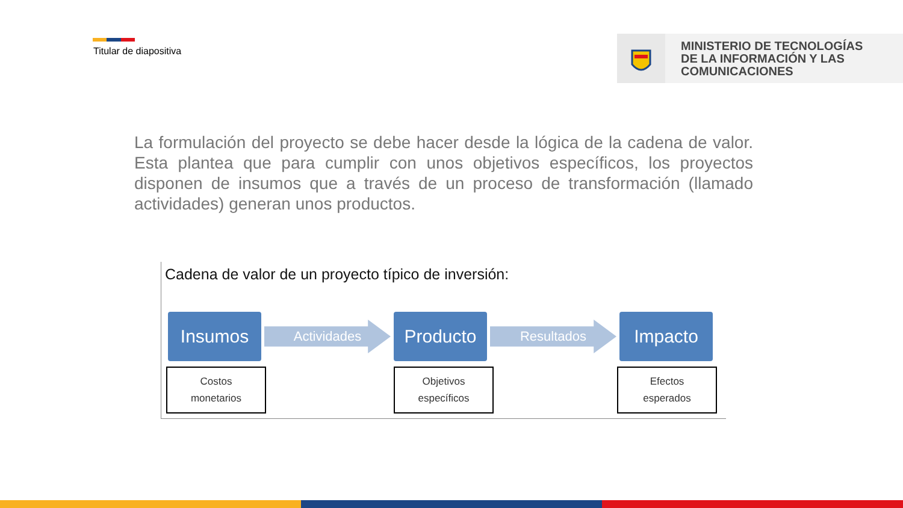Titular de diapositiva
MINISTERIO DE TECNOLOGÍAS
DE LA INFORMACIÓN Y LAS
COMUNICACIONES
La formulación del proyecto se debe hacer desde la lógica de la cadena de valor. Esta plantea que para cumplir con unos objetivos específicos, los proyectos disponen de insumos que a través de un proceso de transformación (llamado actividades) generan unos productos.
Cadena de valor de un proyecto típico de inversión:
Insumos
Actividades
Producto
Resultados
Impacto
Costos
monetarios
Objetivos
específicos
Efectos
esperados